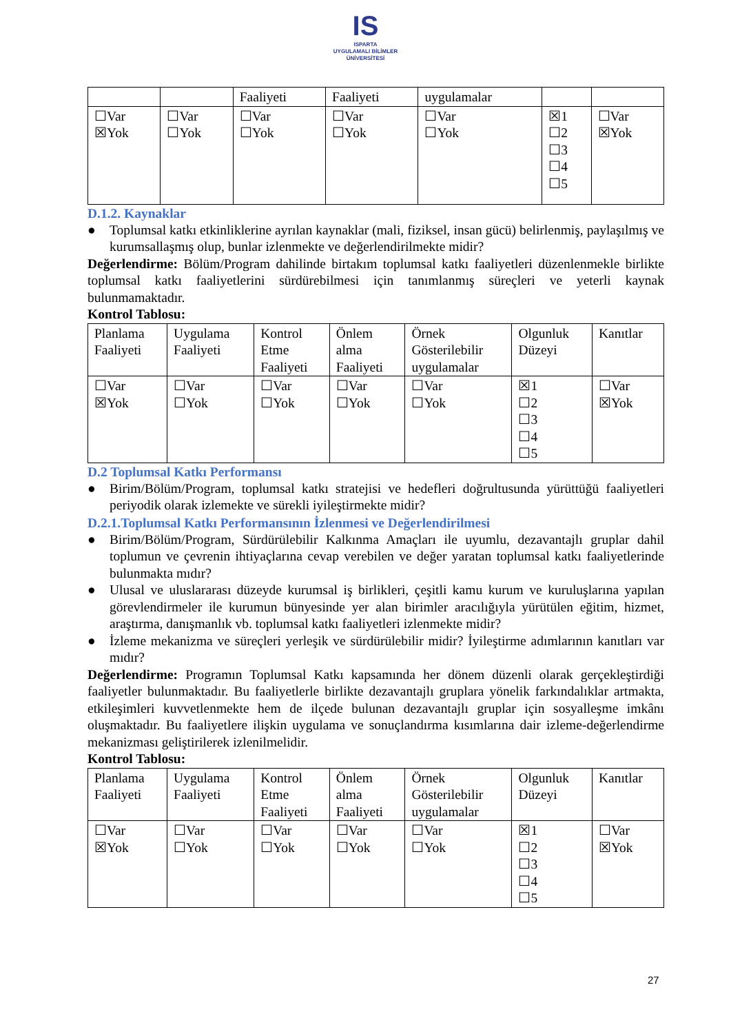IS
ISPARTA
UYGULAMALI BİLİMLER
ÜNİVERSİTESİ
| | | Faaliyeti | Faaliyeti | uygulamalar | | |
| ☐Var ☒Yok | ☐Var ☐Yok | ☐Var ☐Yok | ☐Var ☐Yok | ☐Var ☐Yok | ☒1 ☐2 ☐3 ☐4 ☐5 | ☐Var ☒Yok |
D.1.2. Kaynaklar
● Toplumsal katkı etkinliklerine ayrılan kaynaklar (mali, fiziksel, insan gücü) belirlenmiş, paylaşılmış ve kurumsallaşmış olup, bunlar izlenmekte ve değerlendirilmekte midir?
Değerlendirme: Bölüm/Program dahilinde birtakım toplumsal katkı faaliyetleri düzenlenmekle birlikte toplumsal katkı faaliyetlerini sürdürebilmesi için tanımlanmış süreçleri ve yeterli kaynak bulunmamaktadır.
Kontrol Tablosu:
| Planlama Faaliyeti | Uygulama Faaliyeti | Kontrol Etme Faaliyeti | Önlem alma Faaliyeti | Örnek Gösterilebilir uygulamalar | Olgunluk Düzeyi | Kanıtlar |
| ☐Var ☒Yok | ☐Var ☐Yok | ☐Var ☐Yok | ☐Var ☐Yok | ☐Var ☐Yok | ☒1 ☐2 ☐3 ☐4 ☐5 | ☐Var ☒Yok |
D.2 Toplumsal Katkı Performansı
● Birim/Bölüm/Program, toplumsal katkı stratejisi ve hedefleri doğrultusunda yürüttüğü faaliyetleri periyodik olarak izlemekte ve sürekli iyileştirmekte midir?
D.2.1.Toplumsal Katkı Performansının İzlenmesi ve Değerlendirilmesi
● Birim/Bölüm/Program, Sürdürülebilir Kalkınma Amaçları ile uyumlu, dezavantajlı gruplar dahil toplumun ve çevrenin ihtiyaçlarına cevap verebilen ve değer yaratan toplumsal katkı faaliyetlerinde bulunmakta mıdır?
● Ulusal ve uluslararası düzeyde kurumsal iş birlikleri, çeşitli kamu kurum ve kuruluşlarına yapılan görevlendirmeler ile kurumun bünyesinde yer alan birimler aracılığıyla yürütülen eğitim, hizmet, araştırma, danışmanlık vb. toplumsal katkı faaliyetleri izlenmekte midir?
● İzleme mekanizma ve süreçleri yerleşik ve sürdürülebilir midir? İyileştirme adımlarının kanıtları var mıdır?
Değerlendirme: Programın Toplumsal Katkı kapsamında her dönem düzenli olarak gerçekleştirdiği faaliyetler bulunmaktadır. Bu faaliyetlerle birlikte dezavantajlı gruplara yönelik farkındalıklar artmakta, etkileşimleri kuvvetlenmekte hem de ilçede bulunan dezavantajlı gruplar için sosyalleşme imkânı oluşmaktadır. Bu faaliyetlere ilişkin uygulama ve sonuçlandırma kısımlarına dair izleme-değerlendirme mekanizması geliştirilerek izlenilmelidir.
Kontrol Tablosu:
| Planlama Faaliyeti | Uygulama Faaliyeti | Kontrol Etme Faaliyeti | Önlem alma Faaliyeti | Örnek Gösterilebilir uygulamalar | Olgunluk Düzeyi | Kanıtlar |
| ☐Var ☒Yok | ☐Var ☐Yok | ☐Var ☐Yok | ☐Var ☐Yok | ☐Var ☐Yok | ☒1 ☐2 ☐3 ☐4 ☐5 | ☐Var ☒Yok |
27